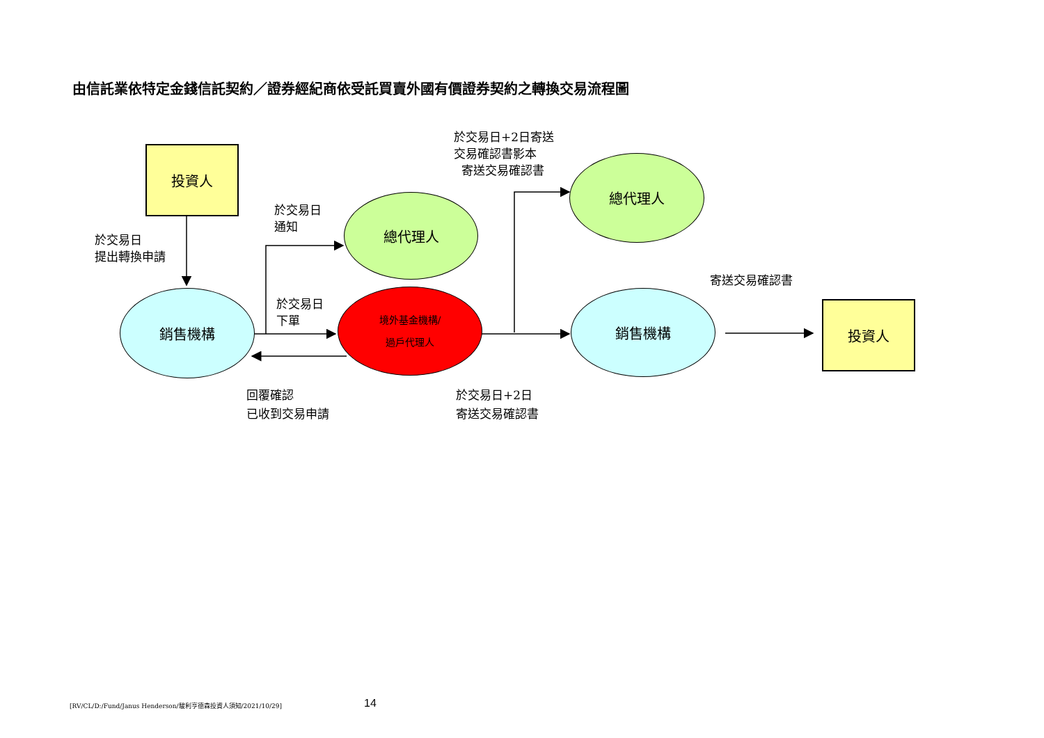由信託業依特定金錢信託契約／證券經紀商依受託買賣外國有價證券契約之轉換交易流程圖
投資人
投資人
銷售機構 銷售機構
總代理人
總代理人
境外基金機構/
過戶代理人
於交易日
提出轉換申請
於交易日
通知
於交易日
下單
回覆確認
已收到交易申請
於交易日+2日
寄送交易確認書
於交易日+2日寄送
交易確認書影本
寄送交易確認書
寄送交易確認書
[RV/CL/D:/Fund/Janus Henderson/駿利亨德森投資人須知/2021/10/29]
14